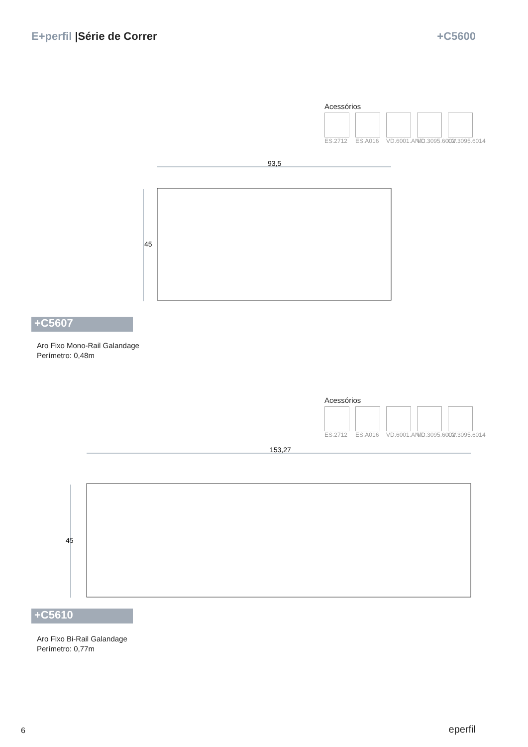E+perfil |Série de Correr +C5600
Acessórios
ES.2712
ES.A016
VD.6001.ANIC
VD.3095.6002
CV.3095.6014
93,5
45
+C5607
Aro Fixo Mono-Rail Galandage
Perímetro: 0,48m
Acessórios
ES.2712
ES.A016
VD.6001.ANIC
VD.3095.6002
CV.3095.6014
153,27
45
+C5610
Aro Fixo Bi-Rail Galandage
Perímetro: 0,77m
6 eperfil